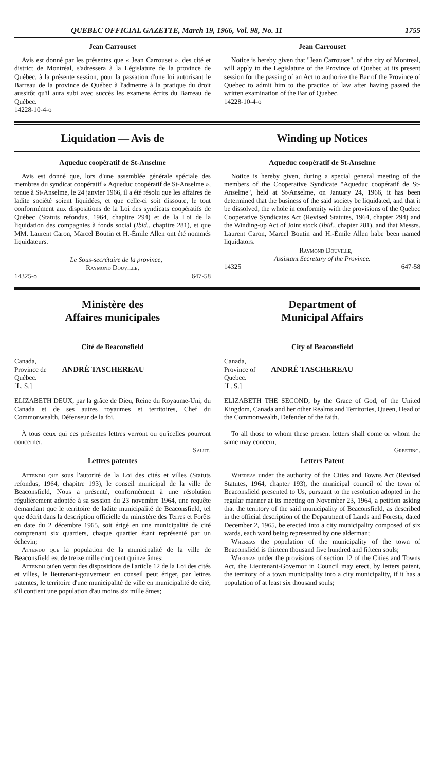QUEBEC OFFICIAL GAZETTE, March 19, 1966, Vol. 98, No. 11 1755
Jean Carrouset
Avis est donné par les présentes que « Jean Carrouset », des cité et district de Montréal, s'adressera à la Législature de la province de Québec, à la présente session, pour la passation d'une loi autorisant le Barreau de la province de Québec à l'admettre à la pratique du droit aussitôt qu'il aura subi avec succès les examens écrits du Barreau de Québec.
14228-10-4-o
Jean Carrouset
Notice is hereby given that "Jean Carrouset", of the city of Montreal, will apply to the Legislature of the Province of Quebec at its present session for the passing of an Act to authorize the Bar of the Province of Quebec to admit him to the practice of law after having passed the written examination of the Bar of Quebec.
14228-10-4-o
Liquidation — Avis de Winding up Notices
Aqueduc coopératif de St-Anselme
Avis est donné que, lors d'une assemblée générale spéciale des membres du syndicat coopératif « Aqueduc coopératif de St-Anselme », tenue à St-Anselme, le 24 janvier 1966, il a été résolu que les affaires de ladite société soient liquidées, et que celle-ci soit dissoute, le tout conformément aux dispositions de la Loi des syndicats coopératifs de Québec (Statuts refondus, 1964, chapitre 294) et de la Loi de la liquidation des compagnies à fonds social (Ibid., chapitre 281), et que MM. Laurent Caron, Marcel Boutin et H.-Émile Allen ont été nommés liquidateurs.
Le Sous-secrétaire de la province,
Raymond Douville.
14325-o 647-58
Aqueduc coopératif de St-Anselme
Notice is hereby given, during a special general meeting of the members of the Cooperative Syndicate "Aqueduc coopératif de St-Anselme", held at St-Anselme, on January 24, 1966, it has been determined that the business of the said society be liquidated, and that it be dissolved, the whole in conformity with the provisions of the Quebec Cooperative Syndicates Act (Revised Statutes, 1964, chapter 294) and the Winding-up Act of Joint stock (Ibid., chapter 281), and that Messrs. Laurent Caron, Marcel Boutin and H.-Émile Allen habe been named liquidators.
Raymond Douville,
Assistant Secretary of the Province.
14325 647-58
Ministère des
Affaires municipales
Department of
Municipal Affairs
Cité de Beaconsfield
Canada,
Province de
Québec.
[L. S.]
ANDRÉ TASCHEREAU
ELIZABETH DEUX, par la grâce de Dieu, Reine du Royaume-Uni, du Canada et de ses autres royaumes et territoires, Chef du Commonwealth, Défenseur de la foi.
À tous ceux qui ces présentes lettres verront ou qu'icelles pourront concerner,
Salut.
Lettres patentes
Attendu que sous l'autorité de la Loi des cités et villes (Statuts refondus, 1964, chapitre 193), le conseil municipal de la ville de Beaconsfield, Nous a présenté, conformément à une résolution régulièrement adoptée à sa session du 23 novembre 1964, une requête demandant que le territoire de ladite municipalité de Beaconsfield, tel que décrit dans la description officielle du ministère des Terres et Forêts en date du 2 décembre 1965, soit érigé en une municipalité de cité comprenant six quartiers, chaque quartier étant représenté par un échevin;
Attendu que la population de la municipalité de la ville de Beaconsfield est de treize mille cinq cent quinze âmes;
Attendu qu'en vertu des dispositions de l'article 12 de la Loi des cités et villes, le lieutenant-gouverneur en conseil peut ériger, par lettres patentes, le territoire d'une municipalité de ville en municipalité de cité, s'il contient une population d'au moins six mille âmes;
City of Beaconsfield
Canada,
Province of
Quebec.
[L. S.]
ANDRÉ TASCHEREAU
ELIZABETH THE SECOND, by the Grace of God, of the United Kingdom, Canada and her other Realms and Territories, Queen, Head of the Commonwealth, Defender of the faith.
To all those to whom these present letters shall come or whom the same may concern,
Greeting.
Letters Patent
Whereas under the authority of the Cities and Towns Act (Revised Statutes, 1964, chapter 193), the municipal council of the town of Beaconsfield presented to Us, pursuant to the resolution adopted in the regular manner at its meeting on November 23, 1964, a petition asking that the territory of the said municipality of Beaconsfield, as described in the official description of the Department of Lands and Forests, dated December 2, 1965, be erected into a city municipality composed of six wards, each ward being represented by one alderman;
Whereas the population of the municipality of the town of Beaconsfield is thirteen thousand five hundred and fifteen souls;
Whereas under the provisions of section 12 of the Cities and Towns Act, the Lieutenant-Governor in Council may erect, by letters patent, the territory of a town municipality into a city municipality, if it has a population of at least six thousand souls;